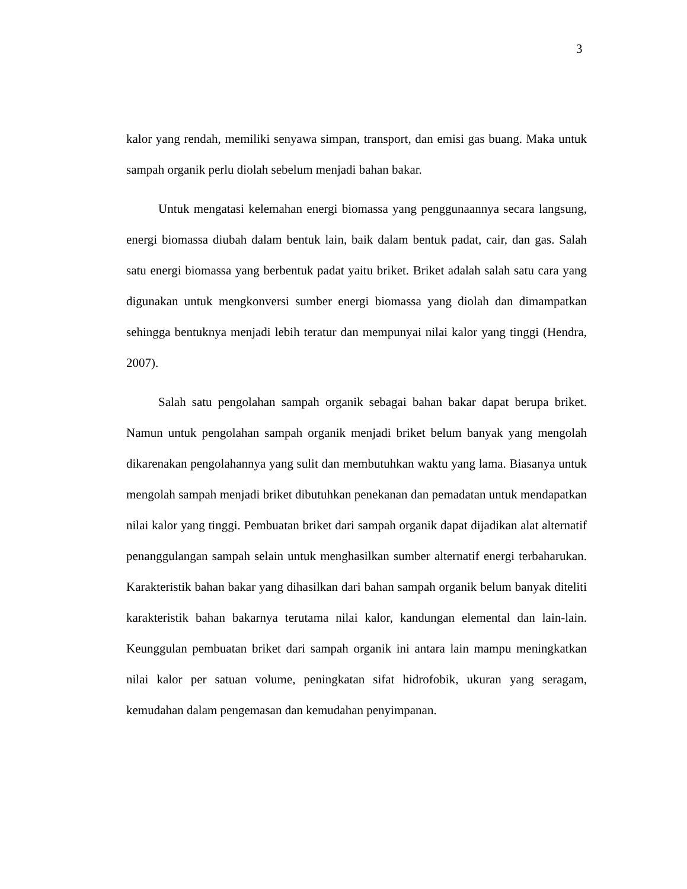3
kalor yang rendah, memiliki senyawa simpan, transport, dan emisi gas buang. Maka untuk sampah organik perlu diolah sebelum menjadi bahan bakar.
Untuk mengatasi kelemahan energi biomassa yang penggunaannya secara langsung, energi biomassa diubah dalam bentuk lain, baik dalam bentuk padat, cair, dan gas. Salah satu energi biomassa yang berbentuk padat yaitu briket. Briket adalah salah satu cara yang digunakan untuk mengkonversi sumber energi biomassa yang diolah dan dimampatkan sehingga bentuknya menjadi lebih teratur dan mempunyai nilai kalor yang tinggi (Hendra, 2007).
Salah satu pengolahan sampah organik sebagai bahan bakar dapat berupa briket. Namun untuk pengolahan sampah organik menjadi briket belum banyak yang mengolah dikarenakan pengolahannya yang sulit dan membutuhkan waktu yang lama. Biasanya untuk mengolah sampah menjadi briket dibutuhkan penekanan dan pemadatan untuk mendapatkan nilai kalor yang tinggi. Pembuatan briket dari sampah organik dapat dijadikan alat alternatif penanggulangan sampah selain untuk menghasilkan sumber alternatif energi terbaharukan. Karakteristik bahan bakar yang dihasilkan dari bahan sampah organik belum banyak diteliti karakteristik bahan bakarnya terutama nilai kalor, kandungan elemental dan lain-lain. Keunggulan pembuatan briket dari sampah organik ini antara lain mampu meningkatkan nilai kalor per satuan volume, peningkatan sifat hidrofobik, ukuran yang seragam, kemudahan dalam pengemasan dan kemudahan penyimpanan.